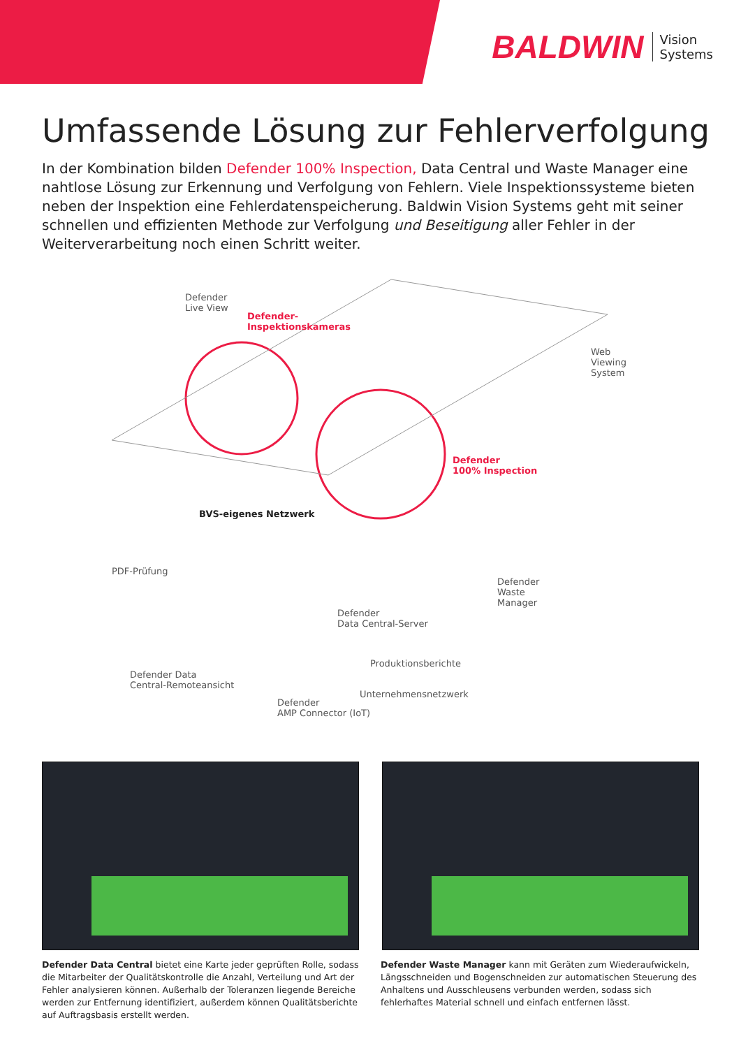BALDWIN Vision
Systems
Umfassende Lösung zur Fehlerverfolgung
In der Kombination bilden Defender 100% Inspection, Data Central und Waste Manager eine nahtlose Lösung zur Erkennung und Verfolgung von Fehlern. Viele Inspektionssysteme bieten neben der Inspektion eine Fehlerdatenspeicherung. Baldwin Vision Systems geht mit seiner schnellen und effizienten Methode zur Verfolgung und Beseitigung aller Fehler in der Weiterverarbeitung noch einen Schritt weiter.
Defender
Live View
Defender-
Inspektionskameras
Web
Viewing
System
Defender
100% Inspection
BVS-eigenes Netzwerk
PDF-Prüfung
Defender
Waste
Manager
Defender
Data Central-Server
Produktionsberichte
Defender Data
Central-Remoteansicht
Unternehmensnetzwerk
Defender
AMP Connector (IoT)
Defender Data Central bietet eine Karte jeder geprüften Rolle, sodass die Mitarbeiter der Qualitätskontrolle die Anzahl, Verteilung und Art der Fehler analysieren können. Außerhalb der Toleranzen liegende Bereiche werden zur Entfernung identifiziert, außerdem können Qualitätsberichte auf Auftragsbasis erstellt werden.
Defender Waste Manager kann mit Geräten zum Wiederaufwickeln, Längsschneiden und Bogenschneiden zur automatischen Steuerung des Anhaltens und Ausschleusens verbunden werden, sodass sich fehlerhaftes Material schnell und einfach entfernen lässt.